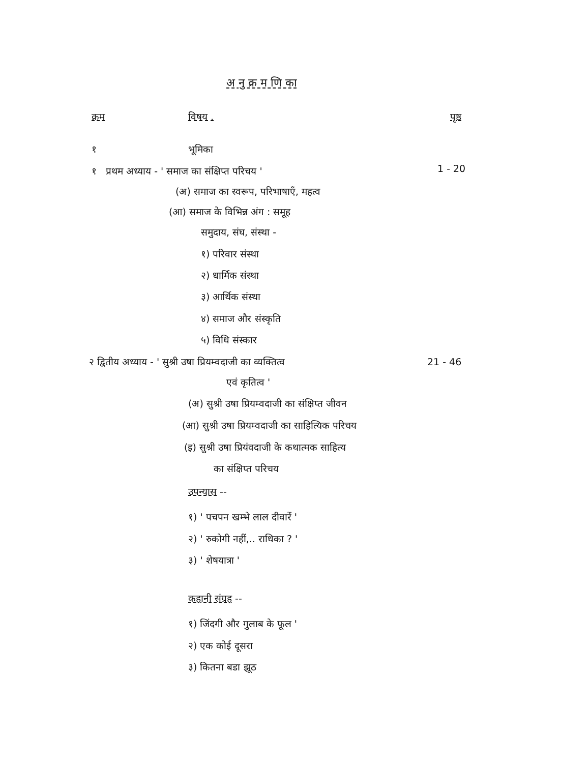अ नु क्र म णि का
क्रम विषय . पृष्ठ
१ भूमिका
१ प्रथम अध्याय - ' समाज का संक्षिप्त परिचय ' 1 - 20
(अ) समाज का स्वरूप, परिभाषाएँ, महत्व
(आ) समाज के विभिन्न अंग : समूह
समुदाय, संघ, संस्था -
१) परिवार संस्था
२) धार्मिक संस्था
३) आर्थिक संस्था
४) समाज और संस्कृति
५) विधि संस्कार
२ द्वितीय अध्याय - ' सुश्री उषा प्रियम्वदाजी का व्यक्तित्व 21 - 46
एवं कृतित्व '
(अ) सुश्री उषा प्रियम्वदाजी का संक्षिप्त जीवन
(आ) सुश्री उषा प्रियम्वदाजी का साहित्यिक परिचय
(इ) सुश्री उषा प्रियंवदाजी के कथात्मक साहित्य
का संक्षिप्त परिचय
उपन्यास --
१) ' पचपन खम्भे लाल दीवारें '
२) ' रुकोगी नहीं,.. राधिका ? '
३) ' शेषयात्रा '
कहानी संग्रह --
१) जिंदगी और गुलाब के फूल '
२) एक कोई दूसरा
३) कितना बडा झूठ